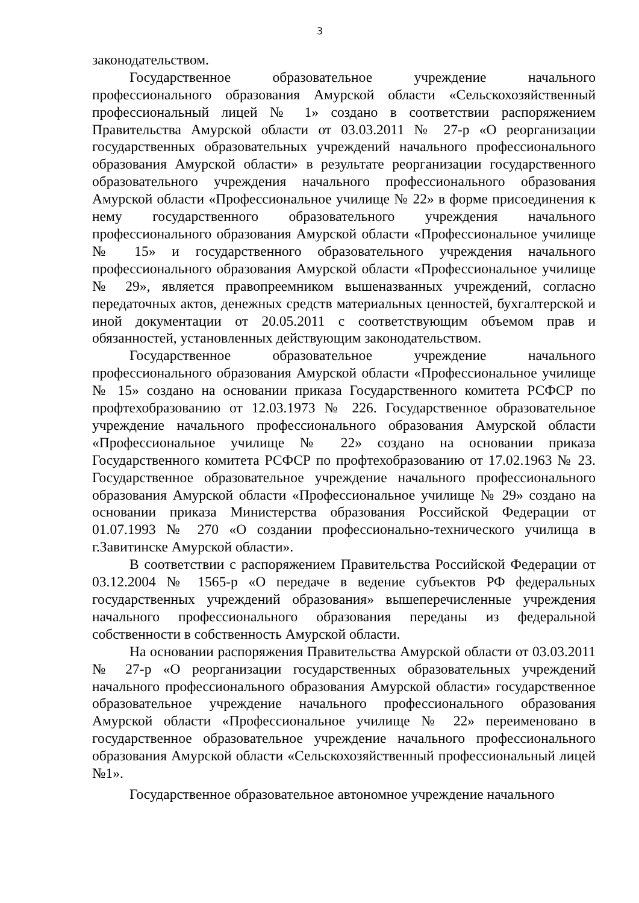3
законодательством.
Государственное образовательное учреждение начального профессионального образования Амурской области «Сельскохозяйственный профессиональный лицей № 1» создано в соответствии распоряжением Правительства Амурской области от 03.03.2011 № 27-р «О реорганизации государственных образовательных учреждений начального профессионального образования Амурской области» в результате реорганизации государственного образовательного учреждения начального профессионального образования Амурской области «Профессиональное училище № 22» в форме присоединения к нему государственного образовательного учреждения начального профессионального образования Амурской области «Профессиональное училище № 15» и государственного образовательного учреждения начального профессионального образования Амурской области «Профессиональное училище № 29», является правопреемником вышеназванных учреждений, согласно передаточных актов, денежных средств материальных ценностей, бухгалтерской и иной документации от 20.05.2011 с соответствующим объемом прав и обязанностей, установленных действующим законодательством.
Государственное образовательное учреждение начального профессионального образования Амурской области «Профессиональное училище № 15» создано на основании приказа Государственного комитета РСФСР по профтехобразованию от 12.03.1973 № 226. Государственное образовательное учреждение начального профессионального образования Амурской области «Профессиональное училище № 22» создано на основании приказа Государственного комитета РСФСР по профтехобразованию от 17.02.1963 № 23. Государственное образовательное учреждение начального профессионального образования Амурской области «Профессиональное училище № 29» создано на основании приказа Министерства образования Российской Федерации от 01.07.1993 № 270 «О создании профессионально-технического училища в г.Завитинске Амурской области».
В соответствии с распоряжением Правительства Российской Федерации от 03.12.2004 № 1565-р «О передаче в ведение субъектов РФ федеральных государственных учреждений образования» вышеперечисленные учреждения начального профессионального образования переданы из федеральной собственности в собственность Амурской области.
На основании распоряжения Правительства Амурской области от 03.03.2011 № 27-р «О реорганизации государственных образовательных учреждений начального профессионального образования Амурской области» государственное образовательное учреждение начального профессионального образования Амурской области «Профессиональное училище № 22» переименовано в государственное образовательное учреждение начального профессионального образования Амурской области «Сельскохозяйственный профессиональный лицей №1».
Государственное образовательное автономное учреждение начального